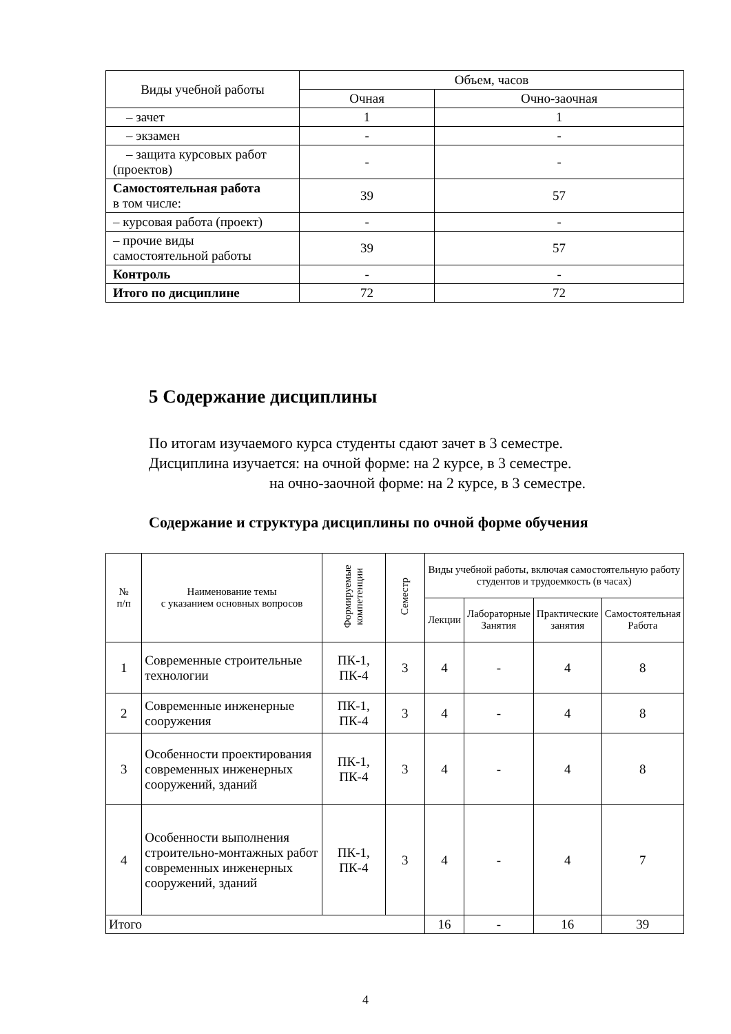| Виды учебной работы | Объем, часов | |
| --- | --- | --- |
| | Очная | Очно-заочная |
| – зачет | 1 | 1 |
| – экзамен | - | - |
| – защита курсовых работ (проектов) | - | - |
| Самостоятельная работа в том числе: | 39 | 57 |
| – курсовая работа (проект) | - | - |
| – прочие виды самостоятельной работы | 39 | 57 |
| Контроль | - | - |
| Итого по дисциплине | 72 | 72 |
5 Содержание дисциплины
По итогам изучаемого курса студенты сдают зачет в 3 семестре.
Дисциплина изучается: на очной форме: на 2 курсе, в 3 семестре.
на очно-заочной форме: на 2 курсе, в 3 семестре.
Содержание и структура дисциплины по очной форме обучения
| № п/п | Наименование темы с указанием основных вопросов | Формируемые компетенции | Семестр | Виды учебной работы, включая самостоятельную работу студентов и трудоемкость (в часах) | | | |
| --- | --- | --- | --- | --- | --- | --- | --- |
| | | | | Лекции | Лабораторные Занятия | Практические занятия | Самостоятельная Работа |
| 1 | Современные строительные технологии | ПК-1, ПК-4 | 3 | 4 | - | 4 | 8 |
| 2 | Современные инженерные сооружения | ПК-1, ПК-4 | 3 | 4 | - | 4 | 8 |
| 3 | Особенности проектирования современных инженерных сооружений, зданий | ПК-1, ПК-4 | 3 | 4 | - | 4 | 8 |
| 4 | Особенности выполнения строительно-монтажных работ современных инженерных сооружений, зданий | ПК-1, ПК-4 | 3 | 4 | - | 4 | 7 |
| Итого | | | | 16 | - | 16 | 39 |
4